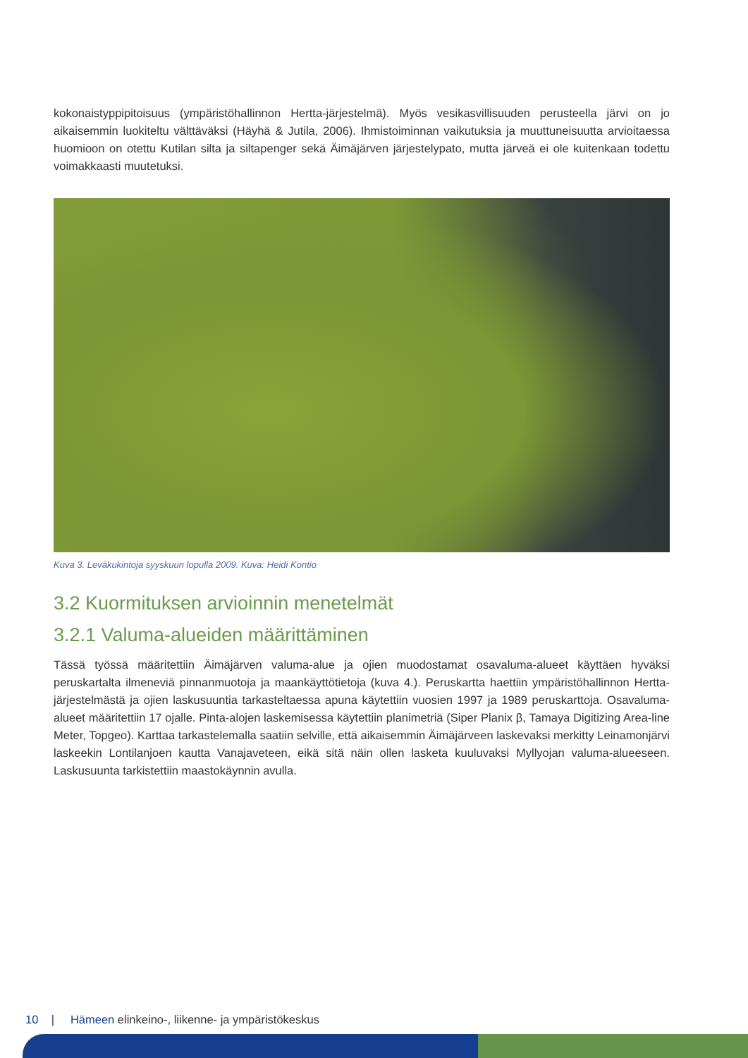kokonaistyppipitoisuus (ympäristöhallinnon Hertta-järjestelmä). Myös vesikasvillisuuden perusteella järvi on jo aikaisemmin luokiteltu välttäväksi (Häyhä & Jutila, 2006). Ihmistoiminnan vaikutuksia ja muuttuneisuutta arvioitaessa huomioon on otettu Kutilan silta ja siltapenger sekä Äimäjärven järjestelypato, mutta järveä ei ole kuitenkaan todettu voimakkaasti muutetuksi.
Kuva 3. Leväkukintoja syyskuun lopulla 2009. Kuva: Heidi Kontio
3.2 Kuormituksen arvioinnin menetelmät
3.2.1 Valuma-alueiden määrittäminen
Tässä työssä määritettiin Äimäjärven valuma-alue ja ojien muodostamat osavaluma-alueet käyttäen hyväksi peruskartalta ilmeneviä pinnanmuotoja ja maankäyttötietoja (kuva 4.). Peruskartta haettiin ympäristöhallinnon Hertta-järjestelmästä ja ojien laskusuuntia tarkasteltaessa apuna käytettiin vuosien 1997 ja 1989 peruskarttoja. Osavaluma-alueet määritettiin 17 ojalle. Pinta-alojen laskemisessa käytettiin planimetriä (Siper Planix β, Tamaya Digitizing Area-line Meter, Topgeo). Karttaa tarkastelemalla saatiin selville, että aikaisemmin Äimäjärveen laskevaksi merkitty Leinamonjärvi laskeekin Lontilanjoen kautta Vanajaveteen, eikä sitä näin ollen lasketa kuuluvaksi Myllyojan valuma-alueeseen. Laskusuunta tarkistettiin maastokäynnin avulla.
10 | Hämeen elinkeino-, liikenne- ja ympäristökeskus